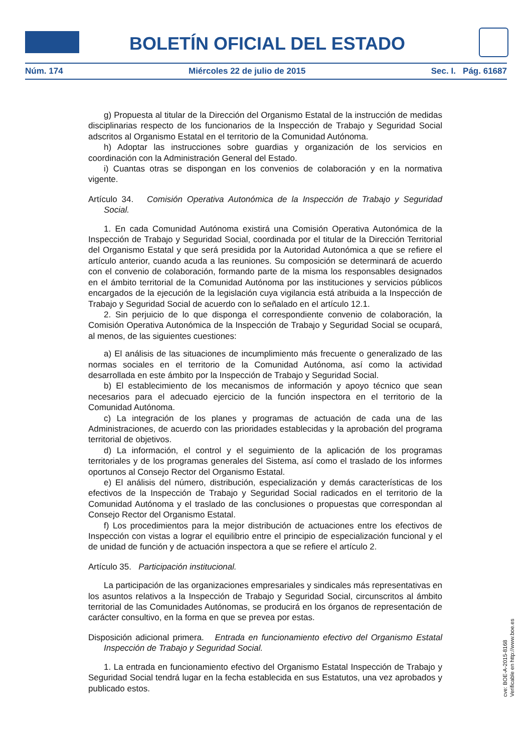BOLETÍN OFICIAL DEL ESTADO
Núm. 174 Miércoles 22 de julio de 2015 Sec. I. Pág. 61687
g) Propuesta al titular de la Dirección del Organismo Estatal de la instrucción de medidas disciplinarias respecto de los funcionarios de la Inspección de Trabajo y Seguridad Social adscritos al Organismo Estatal en el territorio de la Comunidad Autónoma.
h) Adoptar las instrucciones sobre guardias y organización de los servicios en coordinación con la Administración General del Estado.
i) Cuantas otras se dispongan en los convenios de colaboración y en la normativa vigente.
Artículo 34. Comisión Operativa Autonómica de la Inspección de Trabajo y Seguridad Social.
1. En cada Comunidad Autónoma existirá una Comisión Operativa Autonómica de la Inspección de Trabajo y Seguridad Social, coordinada por el titular de la Dirección Territorial del Organismo Estatal y que será presidida por la Autoridad Autonómica a que se refiere el artículo anterior, cuando acuda a las reuniones. Su composición se determinará de acuerdo con el convenio de colaboración, formando parte de la misma los responsables designados en el ámbito territorial de la Comunidad Autónoma por las instituciones y servicios públicos encargados de la ejecución de la legislación cuya vigilancia está atribuida a la Inspección de Trabajo y Seguridad Social de acuerdo con lo señalado en el artículo 12.1.
2. Sin perjuicio de lo que disponga el correspondiente convenio de colaboración, la Comisión Operativa Autonómica de la Inspección de Trabajo y Seguridad Social se ocupará, al menos, de las siguientes cuestiones:
a) El análisis de las situaciones de incumplimiento más frecuente o generalizado de las normas sociales en el territorio de la Comunidad Autónoma, así como la actividad desarrollada en este ámbito por la Inspección de Trabajo y Seguridad Social.
b) El establecimiento de los mecanismos de información y apoyo técnico que sean necesarios para el adecuado ejercicio de la función inspectora en el territorio de la Comunidad Autónoma.
c) La integración de los planes y programas de actuación de cada una de las Administraciones, de acuerdo con las prioridades establecidas y la aprobación del programa territorial de objetivos.
d) La información, el control y el seguimiento de la aplicación de los programas territoriales y de los programas generales del Sistema, así como el traslado de los informes oportunos al Consejo Rector del Organismo Estatal.
e) El análisis del número, distribución, especialización y demás características de los efectivos de la Inspección de Trabajo y Seguridad Social radicados en el territorio de la Comunidad Autónoma y el traslado de las conclusiones o propuestas que correspondan al Consejo Rector del Organismo Estatal.
f) Los procedimientos para la mejor distribución de actuaciones entre los efectivos de Inspección con vistas a lograr el equilibrio entre el principio de especialización funcional y el de unidad de función y de actuación inspectora a que se refiere el artículo 2.
Artículo 35. Participación institucional.
La participación de las organizaciones empresariales y sindicales más representativas en los asuntos relativos a la Inspección de Trabajo y Seguridad Social, circunscritos al ámbito territorial de las Comunidades Autónomas, se producirá en los órganos de representación de carácter consultivo, en la forma en que se prevea por estas.
Disposición adicional primera. Entrada en funcionamiento efectivo del Organismo Estatal Inspección de Trabajo y Seguridad Social.
1. La entrada en funcionamiento efectivo del Organismo Estatal Inspección de Trabajo y Seguridad Social tendrá lugar en la fecha establecida en sus Estatutos, una vez aprobados y publicado estos.
cve: BOE-A-2015-8168
Verificable en http://www.boe.es